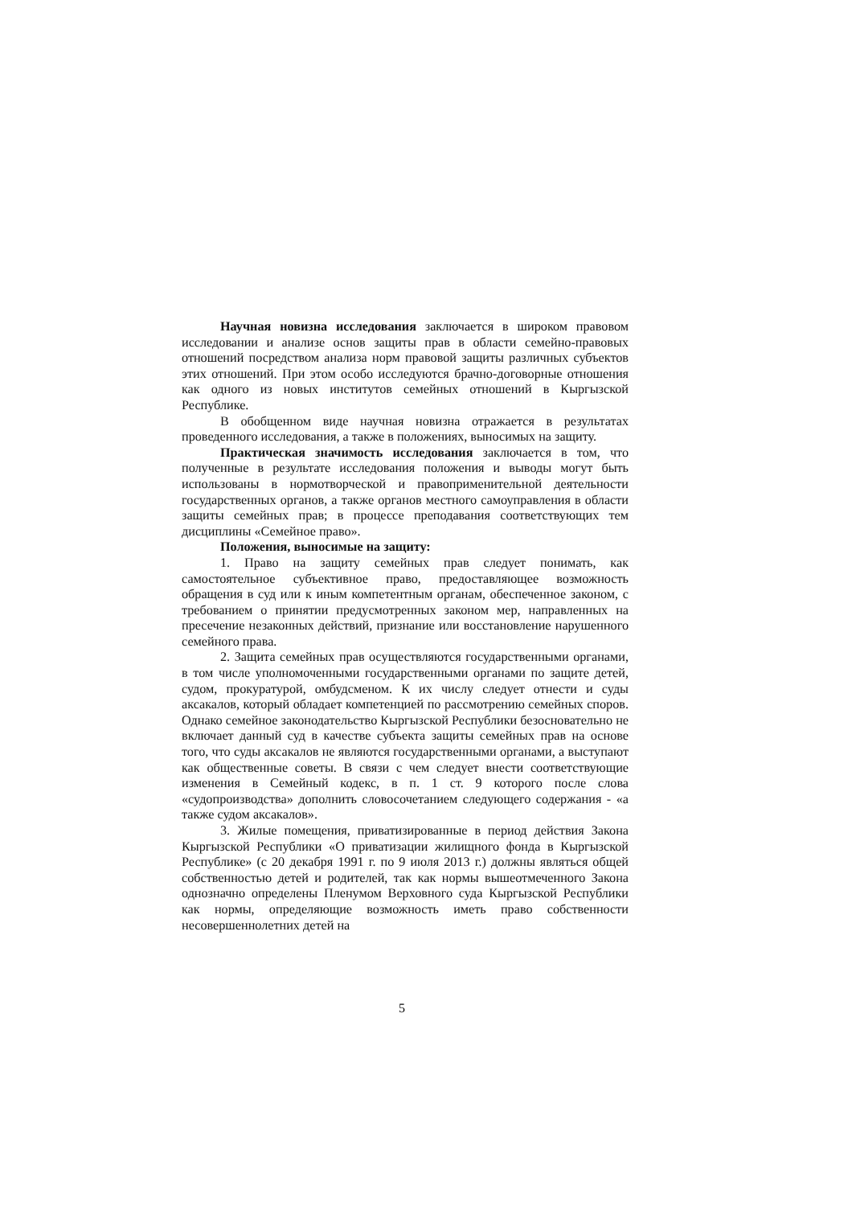Научная новизна исследования заключается в широком правовом исследовании и анализе основ защиты прав в области семейно-правовых отношений посредством анализа норм правовой защиты различных субъектов этих отношений. При этом особо исследуются брачно-договорные отношения как одного из новых институтов семейных отношений в Кыргызской Республике.
В обобщенном виде научная новизна отражается в результатах проведенного исследования, а также в положениях, выносимых на защиту.
Практическая значимость исследования заключается в том, что полученные в результате исследования положения и выводы могут быть использованы в нормотворческой и правоприменительной деятельности государственных органов, а также органов местного самоуправления в области защиты семейных прав; в процессе преподавания соответствующих тем дисциплины «Семейное право».
Положения, выносимые на защиту:
1. Право на защиту семейных прав следует понимать, как самостоятельное субъективное право, предоставляющее возможность обращения в суд или к иным компетентным органам, обеспеченное законом, с требованием о принятии предусмотренных законом мер, направленных на пресечение незаконных действий, признание или восстановление нарушенного семейного права.
2. Защита семейных прав осуществляются государственными органами, в том числе уполномоченными государственными органами по защите детей, судом, прокуратурой, омбудсменом. К их числу следует отнести и суды аксакалов, который обладает компетенцией по рассмотрению семейных споров. Однако семейное законодательство Кыргызской Республики безосновательно не включает данный суд в качестве субъекта защиты семейных прав на основе того, что суды аксакалов не являются государственными органами, а выступают как общественные советы. В связи с чем следует внести соответствующие изменения в Семейный кодекс, в п. 1 ст. 9 которого после слова «судопроизводства» дополнить словосочетанием следующего содержания - «а также судом аксакалов».
3. Жилые помещения, приватизированные в период действия Закона Кыргызской Республики «О приватизации жилищного фонда в Кыргызской Республике» (с 20 декабря 1991 г. по 9 июля 2013 г.) должны являться общей собственностью детей и родителей, так как нормы вышеотмеченного Закона однозначно определены Пленумом Верховного суда Кыргызской Республики как нормы, определяющие возможность иметь право собственности несовершеннолетних детей на
5